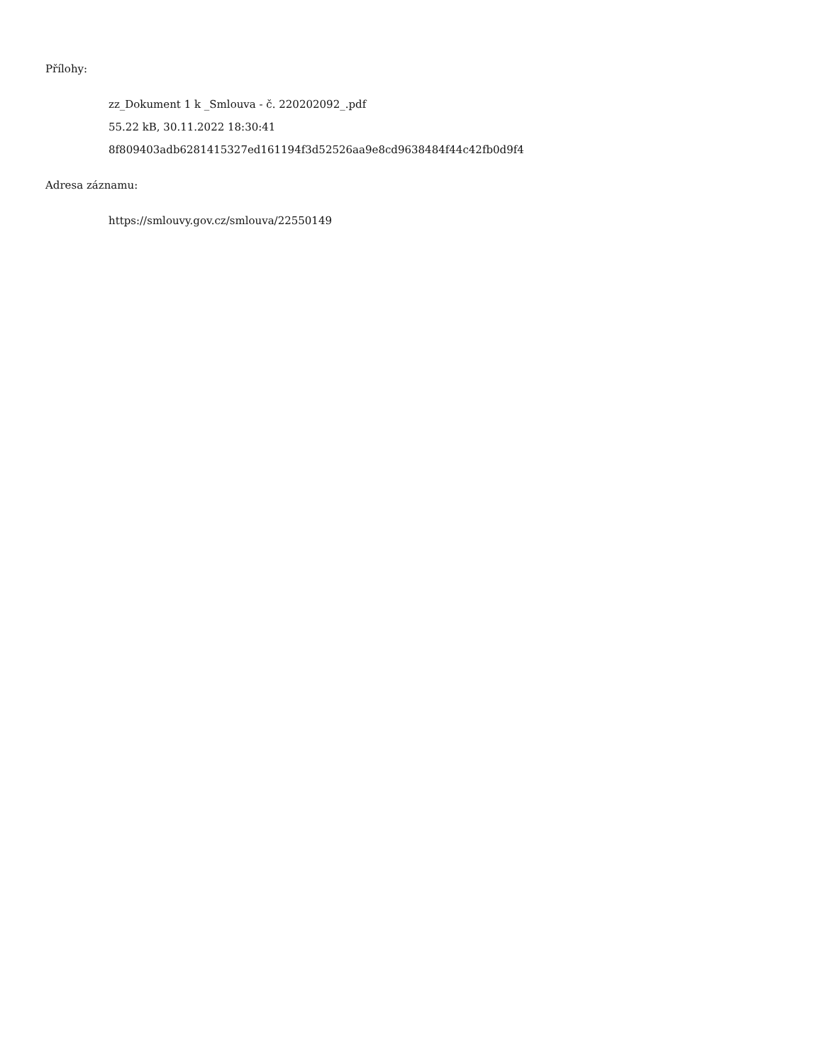Přílohy:
zz_Dokument 1 k _Smlouva - č. 220202092_.pdf
55.22 kB, 30.11.2022 18:30:41
8f809403adb6281415327ed161194f3d52526aa9e8cd9638484f44c42fb0d9f4
Adresa záznamu:
https://smlouvy.gov.cz/smlouva/22550149